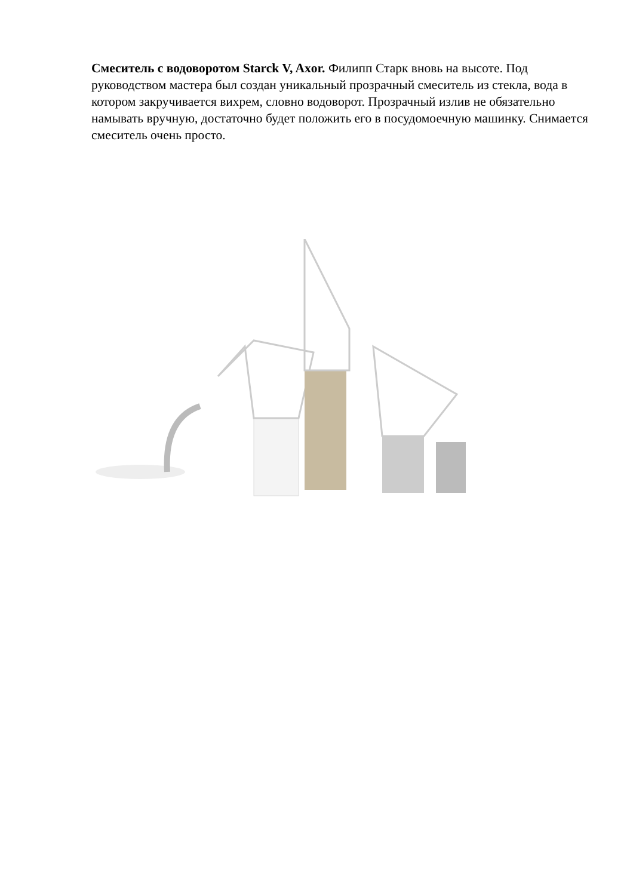Смеситель с водоворотом Starck V, Axor. Филипп Старк вновь на высоте. Под руководством мастера был создан уникальный прозрачный смеситель из стекла, вода в котором закручивается вихрем, словно водоворот. Прозрачный излив не обязательно намывать вручную, достаточно будет положить его в посудомоечную машинку. Снимается смеситель очень просто.